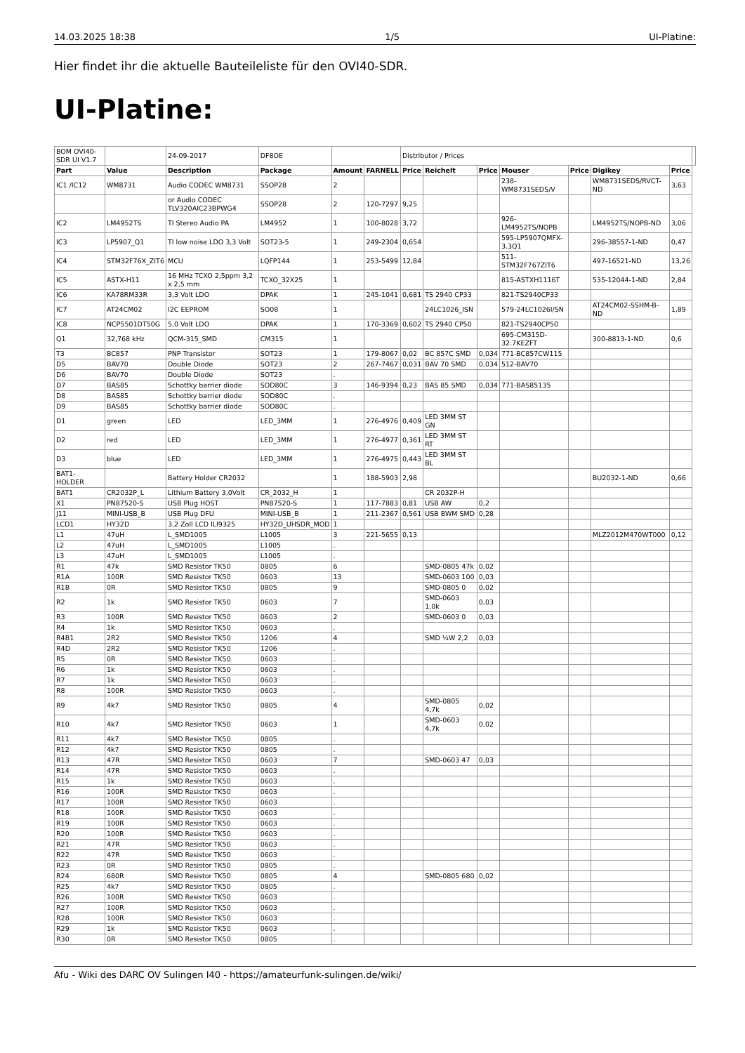14.03.2025 18:38 1/5 UI-Platine:
Hier findet ihr die aktuelle Bauteileliste für den OVI40-SDR.
UI-Platine:
| BOM OVI40-SDR UI V1.7 | | 24-09-2017 | DF8OE | | | Distributor / Prices | | | | | | | |
| Part | Value | Description | Package | Amount | FARNELL | Price | Reichelt | Price | Mouser | Price | Digikey | Price | |
| IC1 /IC12 | WM8731 | Audio CODEC WM8731 | SSOP28 | 2 | | | | | 238-WM8731SEDS/V | | WM8731SEDS/RVCT-ND | 3,63 | |
| | | or Audio CODEC TLV320AIC23BPWG4 | SSOP28 | 2 | 120-7297 | 9,25 | | | | | | | |
| IC2 | LM4952TS | TI Stereo Audio PA | LM4952 | 1 | 100-8028 | 3,72 | | | 926-LM4952TS/NOPB | | LM4952TS/NOPB-ND | 3,06 | |
| IC3 | LP5907_Q1 | TI low noise LDO 3,3 Volt | SOT23-5 | 1 | 249-2304 | 0,654 | | | 595-LP5907QMFX-3.3Q1 | | 296-38557-1-ND | 0,47 | |
| IC4 | STM32F76X_ZIT6 | MCU | LQFP144 | 1 | 253-5499 | 12,84 | | | 511-STM32F767ZIT6 | | 497-16521-ND | 13,26 | |
| IC5 | ASTX-H11 | 16 MHz TCXO 2,5ppm 3,2 x 2,5 mm | TCXO_32X25 | 1 | | | | | 815-ASTXH1116T | | 535-12044-1-ND | 2,84 | |
| IC6 | KA78RM33R | 3,3 Volt LDO | DPAK | 1 | 245-1041 | 0,681 | TS 2940 CP33 | | 821-TS2940CP33 | | | | |
| IC7 | AT24CM02 | I2C EEPROM | SO08 | 1 | | | 24LC1026_ISN | | 579-24LC1026I/SN | | AT24CM02-SSHM-B-ND | 1,89 | |
| IC8 | NCP5501DT50G | 5,0 Volt LDO | DPAK | 1 | 170-3369 | 0,602 | TS 2940 CP50 | | 821-TS2940CP50 | | | | |
| Q1 | 32,768 kHz | QCM-315_SMD | CM315 | 1 | | | | | 695-CM315D-32.7KEZFT | | 300-8813-1-ND | 0,6 | |
| T3 | BC857 | PNP Transistor | SOT23 | 1 | 179-8067 | 0,02 | BC 857C SMD | 0,034 | 771-BC857CW115 | | | | |
| D5 | BAV70 | Double Diode | SOT23 | 2 | 267-7467 | 0,031 | BAV 70 SMD | 0,034 | 512-BAV70 | | | | |
| D6 | BAV70 | Double Diode | SOT23 | . | | | | | | | | | |
| D7 | BAS85 | Schottky barrier diode | SOD80C | 3 | 146-9394 | 0,23 | BAS 85 SMD | 0,034 | 771-BAS85135 | | | | |
| D8 | BAS85 | Schottky barrier diode | SOD80C | . | | | | | | | | | |
| D9 | BAS85 | Schottky barrier diode | SOD80C | . | | | | | | | | | |
| D1 | green | LED | LED_3MM | 1 | 276-4976 | 0,409 | LED 3MM ST GN | | | | | | |
| D2 | red | LED | LED_3MM | 1 | 276-4977 | 0,361 | LED 3MM ST RT | | | | | | |
| D3 | blue | LED | LED_3MM | 1 | 276-4975 | 0,443 | LED 3MM ST BL | | | | | | |
| BAT1-HOLDER | | Battery Holder CR2032 | | 1 | 188-5903 | 2,98 | | | | | BU2032-1-ND | 0,66 | |
| BAT1 | CR2032P_L | Lithium Battery 3,0Volt | CR_2032_H | 1 | | | CR 2032P-H | | | | | | |
| X1 | PN87520-S | USB Plug HOST | PN87520-S | 1 | 117-7883 | 0,81 | USB AW | 0,2 | | | | | |
| J11 | MINI-USB_B | USB Plug DFU | MINI-USB_B | 1 | 211-2367 | 0,561 | USB BWM SMD | 0,28 | | | | | |
| LCD1 | HY32D | 3,2 Zoll LCD ILI9325 | HY32D_UHSDR_MOD | 1 | | | | | | | | | |
| L1 | 47uH | L_SMD1005 | L1005 | 3 | 221-5655 | 0,13 | | | | | MLZ2012M470WT000 | 0,12 | |
| L2 | 47uH | L_SMD1005 | L1005 | . | | | | | | | | | |
| L3 | 47uH | L_SMD1005 | L1005 | . | | | | | | | | | |
| R1 | 47k | SMD Resistor TK50 | 0805 | 6 | | | SMD-0805 47k | 0,02 | | | | | |
| R1A | 100R | SMD Resistor TK50 | 0603 | 13 | | | SMD-0603 100 | 0,03 | | | | | |
| R1B | 0R | SMD Resistor TK50 | 0805 | 9 | | | SMD-0805 0 | 0,02 | | | | | |
| R2 | 1k | SMD Resistor TK50 | 0603 | 7 | | | SMD-0603 1,0k | 0,03 | | | | | |
| R3 | 100R | SMD Resistor TK50 | 0603 | 2 | | | SMD-0603 0 | 0,03 | | | | | |
| R4 | 1k | SMD Resistor TK50 | 0603 | . | | | | | | | | | |
| R4B1 | 2R2 | SMD Resistor TK50 | 1206 | 4 | | | SMD ¼W 2,2 | 0,03 | | | | | |
| R4D | 2R2 | SMD Resistor TK50 | 1206 | . | | | | | | | | | |
| R5 | 0R | SMD Resistor TK50 | 0603 | . | | | | | | | | | |
| R6 | 1k | SMD Resistor TK50 | 0603 | . | | | | | | | | | |
| R7 | 1k | SMD Resistor TK50 | 0603 | . | | | | | | | | | |
| R8 | 100R | SMD Resistor TK50 | 0603 | . | | | | | | | | | |
| R9 | 4k7 | SMD Resistor TK50 | 0805 | 4 | | | SMD-0805 4,7k | 0,02 | | | | | |
| R10 | 4k7 | SMD Resistor TK50 | 0603 | 1 | | | SMD-0603 4,7k | 0,02 | | | | | |
| R11 | 4k7 | SMD Resistor TK50 | 0805 | . | | | | | | | | | |
| R12 | 4k7 | SMD Resistor TK50 | 0805 | . | | | | | | | | | |
| R13 | 47R | SMD Resistor TK50 | 0603 | 7 | | | SMD-0603 47 | 0,03 | | | | | |
| R14 | 47R | SMD Resistor TK50 | 0603 | . | | | | | | | | | |
| R15 | 1k | SMD Resistor TK50 | 0603 | . | | | | | | | | | |
| R16 | 100R | SMD Resistor TK50 | 0603 | . | | | | | | | | | |
| R17 | 100R | SMD Resistor TK50 | 0603 | . | | | | | | | | | |
| R18 | 100R | SMD Resistor TK50 | 0603 | . | | | | | | | | | |
| R19 | 100R | SMD Resistor TK50 | 0603 | . | | | | | | | | | |
| R20 | 100R | SMD Resistor TK50 | 0603 | . | | | | | | | | | |
| R21 | 47R | SMD Resistor TK50 | 0603 | . | | | | | | | | | |
| R22 | 47R | SMD Resistor TK50 | 0603 | . | | | | | | | | | |
| R23 | 0R | SMD Resistor TK50 | 0805 | . | | | | | | | | | |
| R24 | 680R | SMD Resistor TK50 | 0805 | 4 | | | SMD-0805 680 | 0,02 | | | | | |
| R25 | 4k7 | SMD Resistor TK50 | 0805 | . | | | | | | | | | |
| R26 | 100R | SMD Resistor TK50 | 0603 | . | | | | | | | | | |
| R27 | 100R | SMD Resistor TK50 | 0603 | . | | | | | | | | | |
| R28 | 100R | SMD Resistor TK50 | 0603 | . | | | | | | | | | |
| R29 | 1k | SMD Resistor TK50 | 0603 | . | | | | | | | | | |
| R30 | 0R | SMD Resistor TK50 | 0805 | . | | | | | | | | | |
Afu - Wiki des DARC OV Sulingen I40 - https://amateurfunk-sulingen.de/wiki/